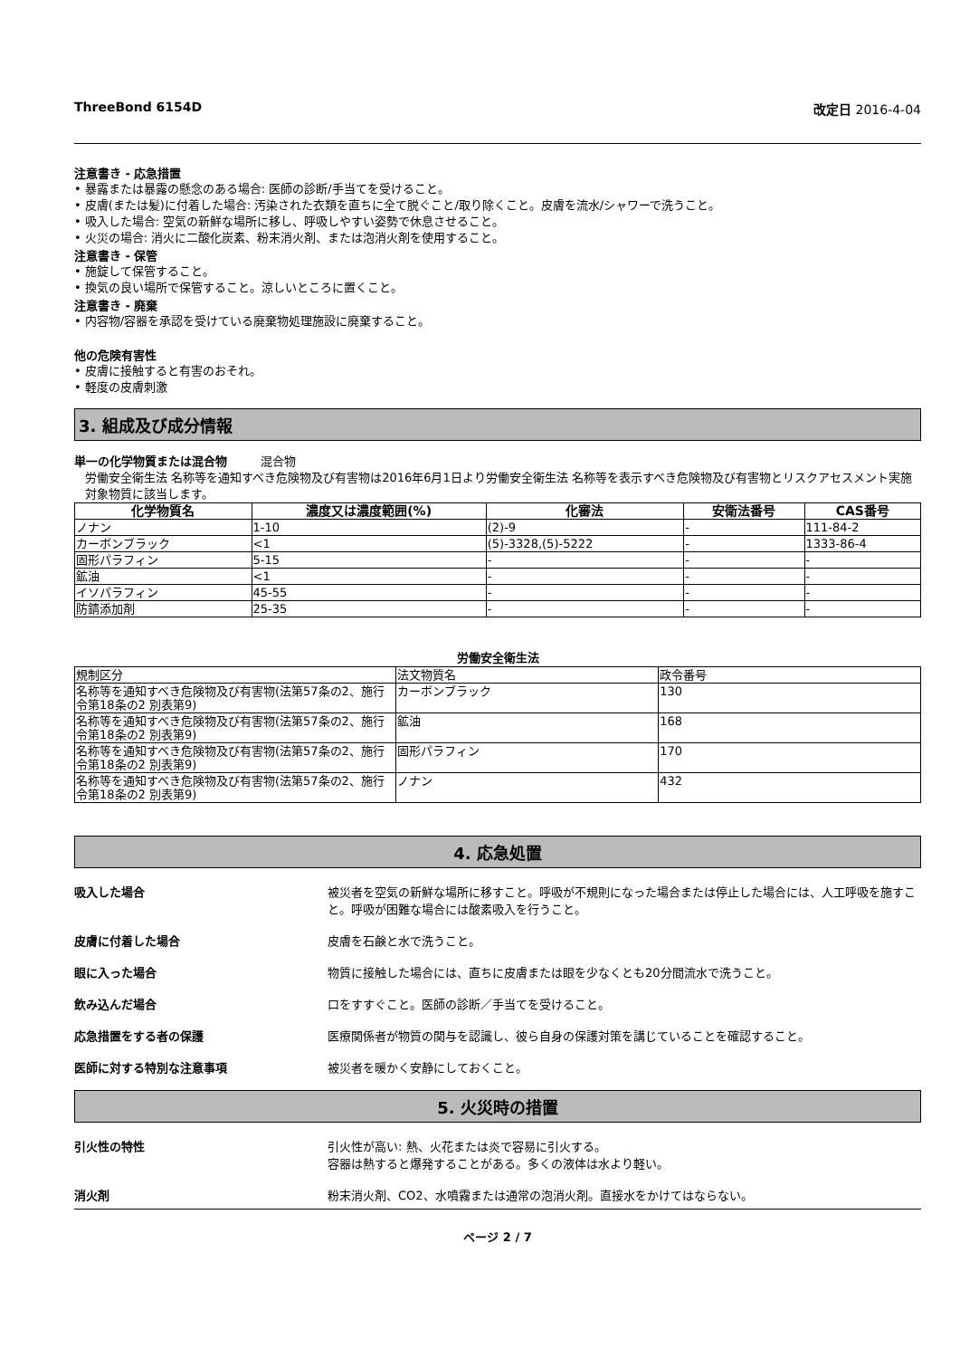ThreeBond 6154D 改定日 2016-4-04
注意書き - 応急措置
• 暴露または暴露の懸念のある場合: 医師の診断/手当てを受けること。
• 皮膚(または髪)に付着した場合: 汚染された衣類を直ちに全て脱ぐこと/取り除くこと。皮膚を流水/シャワーで洗うこと。
• 吸入した場合: 空気の新鮮な場所に移し、呼吸しやすい姿勢で休息させること。
• 火災の場合: 消火に二酸化炭素、粉末消火剤、または泡消火剤を使用すること。
注意書き - 保管
• 施錠して保管すること。
• 換気の良い場所で保管すること。涼しいところに置くこと。
注意書き - 廃棄
• 内容物/容器を承認を受けている廃棄物処理施設に廃棄すること。
他の危険有害性
• 皮膚に接触すると有害のおそれ。
• 軽度の皮膚刺激
3. 組成及び成分情報
単一の化学物質または混合物 混合物
労働安全衛生法 名称等を通知すべき危険物及び有害物は2016年6月1日より労働安全衛生法 名称等を表示すべき危険物及び有害物とリスクアセスメント実施対象物質に該当します。
| 化学物質名 | 濃度又は濃度範囲(%) | 化審法 | 安衛法番号 | CAS番号 |
| --- | --- | --- | --- | --- |
| ノナン | 1-10 | (2)-9 | - | 111-84-2 |
| カーボンブラック | <1 | (5)-3328,(5)-5222 | - | 1333-86-4 |
| 固形パラフィン | 5-15 | - | - | - |
| 鉱油 | <1 | - | - | - |
| イソパラフィン | 45-55 | - | - | - |
| 防錆添加剤 | 25-35 | - | - | - |
労働安全衛生法
| 規制区分 | 法文物質名 | 政令番号 |
| 名称等を通知すべき危険物及び有害物(法第57条の2、施行令第18条の2 別表第9) | カーボンブラック | 130 |
| 名称等を通知すべき危険物及び有害物(法第57条の2、施行令第18条の2 別表第9) | 鉱油 | 168 |
| 名称等を通知すべき危険物及び有害物(法第57条の2、施行令第18条の2 別表第9) | 固形パラフィン | 170 |
| 名称等を通知すべき危険物及び有害物(法第57条の2、施行令第18条の2 別表第9) | ノナン | 432 |
4. 応急処置
吸入した場合 被災者を空気の新鮮な場所に移すこと。呼吸が不規則になった場合または停止した場合には、人工呼吸を施すこと。呼吸が困難な場合には酸素吸入を行うこと。
皮膚に付着した場合 皮膚を石鹸と水で洗うこと。
眼に入った場合 物質に接触した場合には、直ちに皮膚または眼を少なくとも20分間流水で洗うこと。
飲み込んだ場合 口をすすぐこと。医師の診断／手当てを受けること。
応急措置をする者の保護 医療関係者が物質の関与を認識し、彼ら自身の保護対策を講じていることを確認すること。
医師に対する特別な注意事項 被災者を暖かく安静にしておくこと。
5. 火災時の措置
引火性の特性 引火性が高い: 熱、火花または炎で容易に引火する。
容器は熱すると爆発することがある。多くの液体は水より軽い。
消火剤 粉末消火剤、CO2、水噴霧または通常の泡消火剤。直接水をかけてはならない。
ページ 2 / 7